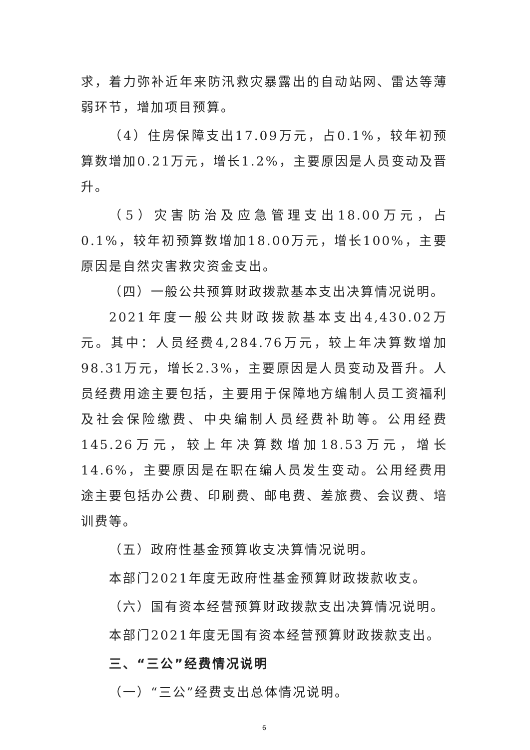求，着力弥补近年来防汛救灾暴露出的自动站网、雷达等薄弱环节，增加项目预算。
（4）住房保障支出17.09万元，占0.1%，较年初预算数增加0.21万元，增长1.2%，主要原因是人员变动及晋升。
（5）灾害防治及应急管理支出18.00万元，占0.1%，较年初预算数增加18.00万元，增长100%，主要原因是自然灾害救灾资金支出。
（四）一般公共预算财政拨款基本支出决算情况说明。
2021年度一般公共财政拨款基本支出4,430.02万元。其中：人员经费4,284.76万元，较上年决算数增加98.31万元，增长2.3%，主要原因是人员变动及晋升。人员经费用途主要包括，主要用于保障地方编制人员工资福利及社会保险缴费、中央编制人员经费补助等。公用经费145.26万元，较上年决算数增加18.53万元，增长14.6%，主要原因是在职在编人员发生变动。公用经费用途主要包括办公费、印刷费、邮电费、差旅费、会议费、培训费等。
（五）政府性基金预算收支决算情况说明。
本部门2021年度无政府性基金预算财政拨款收支。
（六）国有资本经营预算财政拨款支出决算情况说明。
本部门2021年度无国有资本经营预算财政拨款支出。
三、“三公”经费情况说明
（一）“三公”经费支出总体情况说明。
6